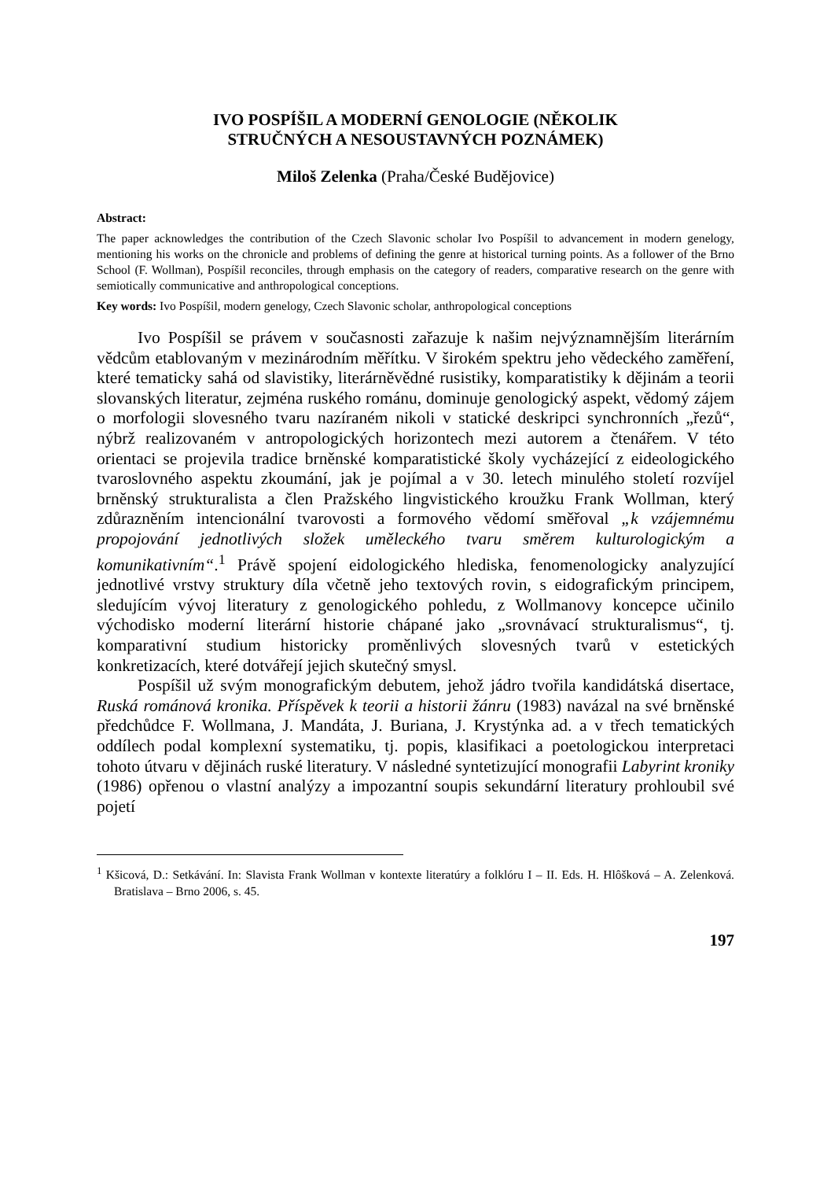IVO POSPÍŠIL A MODERNÍ GENOLOGIE (NĚKOLIK
STRUČNÝCH A NESOUSTAVNÝCH POZNÁMEK)
Miloš Zelenka (Praha/České Budějovice)
Abstract:
The paper acknowledges the contribution of the Czech Slavonic scholar Ivo Pospíšil to advancement in modern genelogy, mentioning his works on the chronicle and problems of defining the genre at historical turning points. As a follower of the Brno School (F. Wollman), Pospíšil reconciles, through emphasis on the category of readers, comparative research on the genre with semiotically communicative and anthropological conceptions.
Key words: Ivo Pospíšil, modern genelogy, Czech Slavonic scholar, anthropological conceptions
Ivo Pospíšil se právem v současnosti zařazuje k našim nejvýznamnějším literárním vědcům etablovaným v mezinárodním měřítku. V širokém spektru jeho vědeckého zaměření, které tematicky sahá od slavistiky, literárněvědné rusistiky, komparatistiky k dějinám a teorii slovanských literatur, zejména ruského románu, dominuje genologický aspekt, vědomý zájem o morfologii slovesného tvaru nazíraném nikoli v statické deskripci synchronních „řezů“, nýbrž realizovaném v antropologických horizontech mezi autorem a čtenářem. V této orientaci se projevila tradice brněnské komparatistické školy vycházející z eideologického tvaroslovného aspektu zkoumání, jak je pojímal a v 30. letech minulého století rozvíjel brněnský strukturalista a člen Pražského lingvistického kroužku Frank Wollman, který zdůrazněním intencionální tvarovosti a formového vědomí směřoval „k vzájemnému propojování jednotlivých složek uměleckého tvaru směrem kulturologickým a komunikativním“.<sup>1</sup> Právě spojení eidologického hlediska, fenomenologicky analyzující jednotlivé vrstvy struktury díla včetně jeho textových rovin, s eidografickým principem, sledujícím vývoj literatury z genologického pohledu, z Wollmanovy koncepce učinilo východisko moderní literární historie chápané jako „srovnávací strukturalismus“, tj. komparativní studium historicky proměnlivých slovesných tvarů v estetických konkretizacích, které dotvářejí jejich skutečný smysl.
Pospíšil už svým monografickým debutem, jehož jádro tvořila kandidátská disertace, Ruská románová kronika. Příspěvek k teorii a historii žánru (1983) navázal na své brněnské předchůdce F. Wollmana, J. Mandáta, J. Buriana, J. Krystýnka ad. a v třech tematických oddílech podal komplexní systematiku, tj. popis, klasifikaci a poetologickou interpretaci tohoto útvaru v dějinách ruské literatury. V následné syntetizující monografii Labyrint kroniky (1986) opřenou o vlastní analýzy a impozantní soupis sekundární literatury prohloubil své pojetí
<sup>1</sup> Kšicová, D.: Setkávání. In: Slavista Frank Wollman v kontexte literatúry a folklóru I – II. Eds. H. Hlôšková – A. Zelenková. Bratislava – Brno 2006, s. 45.
197